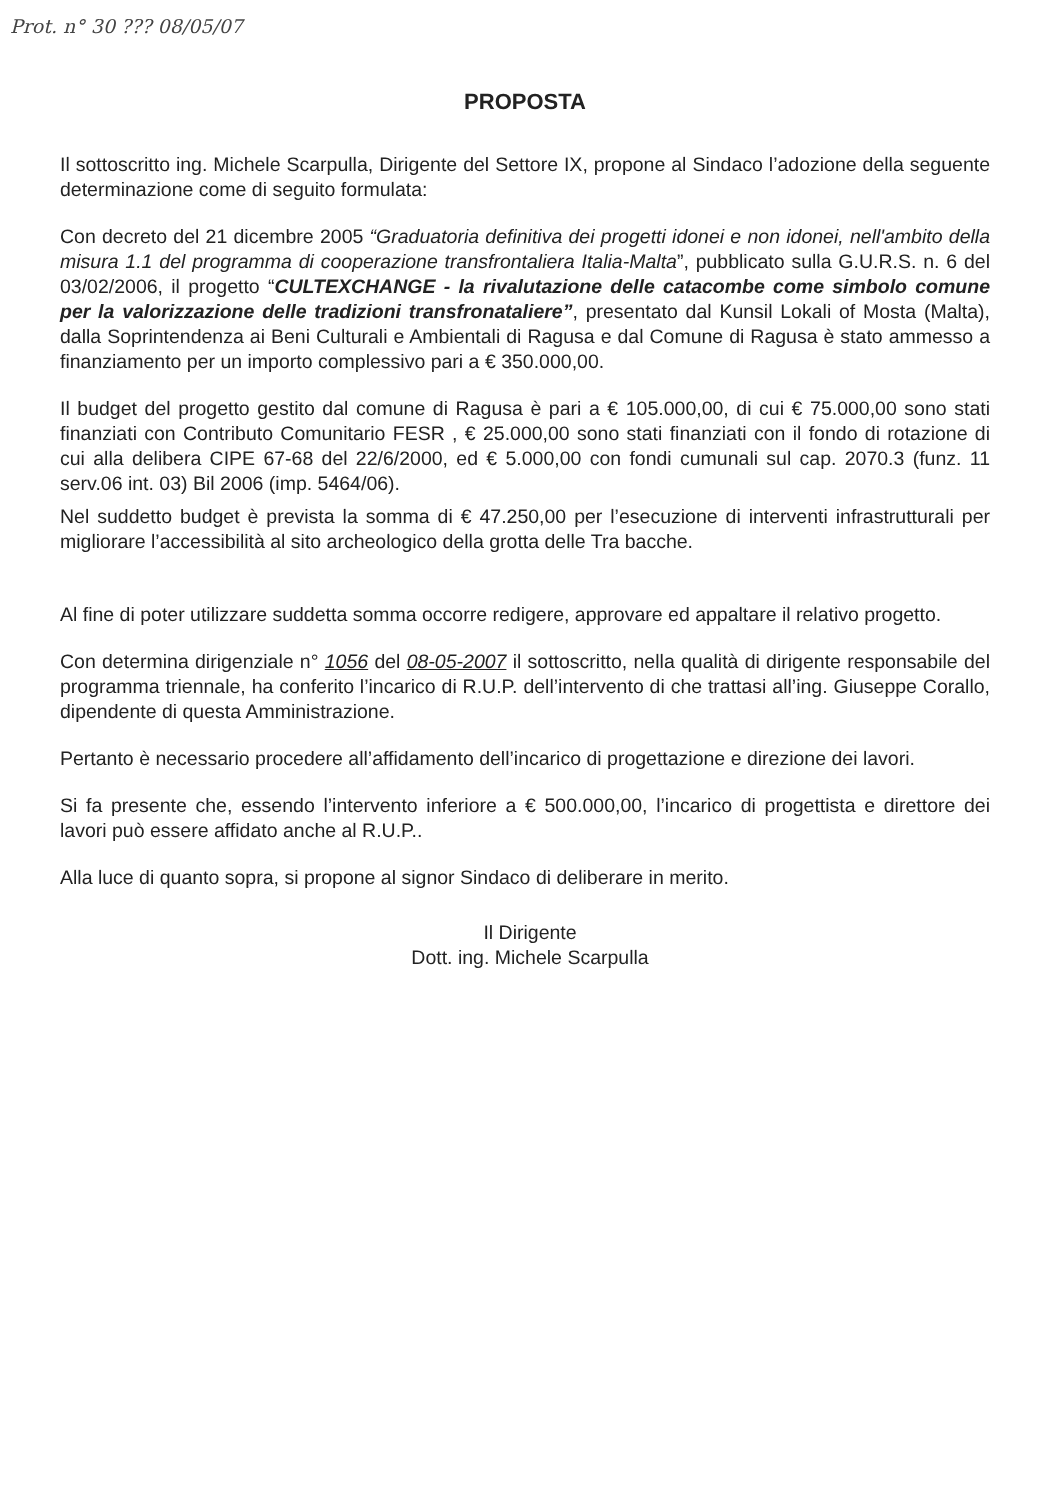Prot. n° 30 ??? 08/05/07
PROPOSTA
Il sottoscritto ing. Michele Scarpulla, Dirigente del Settore IX, propone al Sindaco l’adozione della seguente determinazione come di seguito formulata:
Con decreto del 21 dicembre 2005 “Graduatoria definitiva dei progetti idonei e non idonei, nell'ambito della misura 1.1 del programma di cooperazione transfrontaliera Italia-Malta”, pubblicato sulla G.U.R.S. n. 6 del 03/02/2006, il progetto “CULTEXCHANGE - la rivalutazione delle catacombe come simbolo comune per la valorizzazione delle tradizioni transfronataliere”, presentato dal Kunsil Lokali of Mosta (Malta), dalla Soprintendenza ai Beni Culturali e Ambientali di Ragusa e dal Comune di Ragusa è stato ammesso a finanziamento per un importo complessivo pari a € 350.000,00.
Il budget del progetto gestito dal comune di Ragusa è pari a € 105.000,00, di cui € 75.000,00 sono stati finanziati con Contributo Comunitario FESR , € 25.000,00 sono stati finanziati con il fondo di rotazione di cui alla delibera CIPE 67-68 del 22/6/2000, ed € 5.000,00 con fondi cumunali sul cap. 2070.3 (funz. 11 serv.06 int. 03) Bil 2006 (imp. 5464/06).
Nel suddetto budget è prevista la somma di € 47.250,00 per l’esecuzione di interventi infrastrutturali per migliorare l’accessibilità al sito archeologico della grotta delle Tra bacche.
Al fine di poter utilizzare suddetta somma occorre redigere, approvare ed appaltare il relativo progetto.
Con determina dirigenziale n° 1056 del 08-05-2007 il sottoscritto, nella qualità di dirigente responsabile del programma triennale, ha conferito l’incarico di R.U.P. dell’intervento di che trattasi all’ing. Giuseppe Corallo, dipendente di questa Amministrazione.
Pertanto è necessario procedere all’affidamento dell’incarico di progettazione e direzione dei lavori.
Si fa presente che, essendo l’intervento inferiore a € 500.000,00, l’incarico di progettista e direttore dei lavori può essere affidato anche al R.U.P..
Alla luce di quanto sopra, si propone al signor Sindaco di deliberare in merito.
Il Dirigente
Dott. ing. Michele Scarpulla